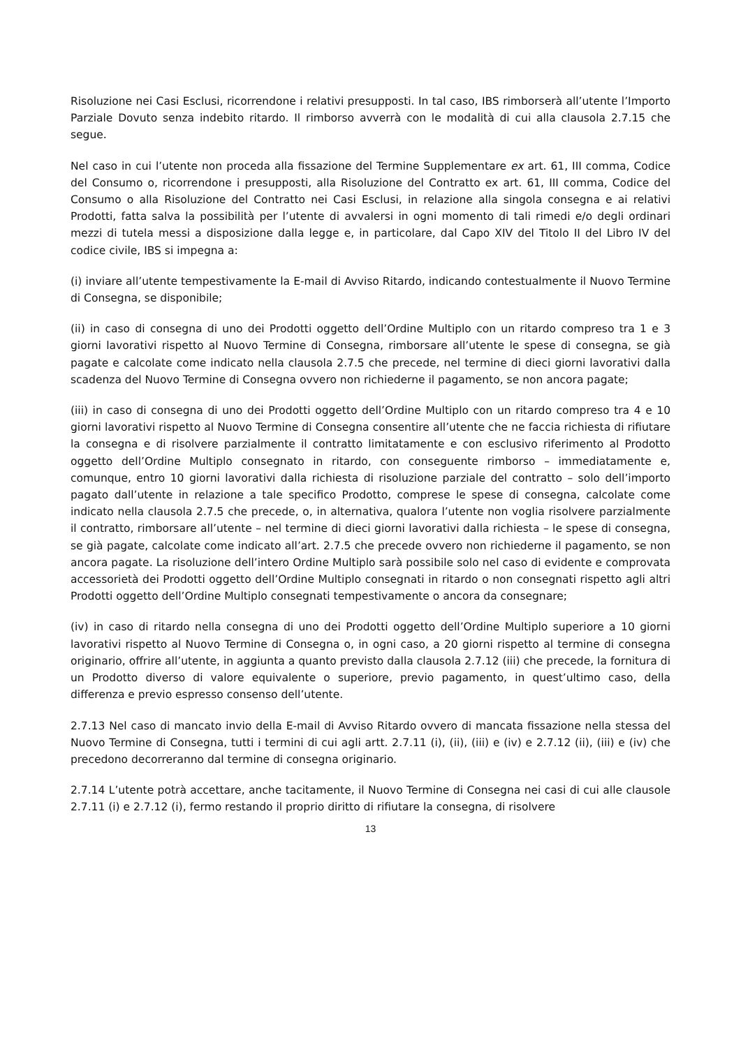Risoluzione nei Casi Esclusi, ricorrendone i relativi presupposti. In tal caso, IBS rimborserà all’utente l’Importo Parziale Dovuto senza indebito ritardo. Il rimborso avverrà con le modalità di cui alla clausola 2.7.15 che segue.
Nel caso in cui l’utente non proceda alla fissazione del Termine Supplementare ex art. 61, III comma, Codice del Consumo o, ricorrendone i presupposti, alla Risoluzione del Contratto ex art. 61, III comma, Codice del Consumo o alla Risoluzione del Contratto nei Casi Esclusi, in relazione alla singola consegna e ai relativi Prodotti, fatta salva la possibilità per l’utente di avvalersi in ogni momento di tali rimedi e/o degli ordinari mezzi di tutela messi a disposizione dalla legge e, in particolare, dal Capo XIV del Titolo II del Libro IV del codice civile, IBS si impegna a:
(i) inviare all’utente tempestivamente la E-mail di Avviso Ritardo, indicando contestualmente il Nuovo Termine di Consegna, se disponibile;
(ii) in caso di consegna di uno dei Prodotti oggetto dell’Ordine Multiplo con un ritardo compreso tra 1 e 3 giorni lavorativi rispetto al Nuovo Termine di Consegna, rimborsare all’utente le spese di consegna, se già pagate e calcolate come indicato nella clausola 2.7.5 che precede, nel termine di dieci giorni lavorativi dalla scadenza del Nuovo Termine di Consegna ovvero non richiederne il pagamento, se non ancora pagate;
(iii) in caso di consegna di uno dei Prodotti oggetto dell’Ordine Multiplo con un ritardo compreso tra 4 e 10 giorni lavorativi rispetto al Nuovo Termine di Consegna consentire all’utente che ne faccia richiesta di rifiutare la consegna e di risolvere parzialmente il contratto limitatamente e con esclusivo riferimento al Prodotto oggetto dell’Ordine Multiplo consegnato in ritardo, con conseguente rimborso – immediatamente e, comunque, entro 10 giorni lavorativi dalla richiesta di risoluzione parziale del contratto – solo dell’importo pagato dall’utente in relazione a tale specifico Prodotto, comprese le spese di consegna, calcolate come indicato nella clausola 2.7.5 che precede, o, in alternativa, qualora l’utente non voglia risolvere parzialmente il contratto, rimborsare all’utente – nel termine di dieci giorni lavorativi dalla richiesta – le spese di consegna, se già pagate, calcolate come indicato all’art. 2.7.5 che precede ovvero non richiederne il pagamento, se non ancora pagate. La risoluzione dell’intero Ordine Multiplo sarà possibile solo nel caso di evidente e comprovata accessorietà dei Prodotti oggetto dell’Ordine Multiplo consegnati in ritardo o non consegnati rispetto agli altri Prodotti oggetto dell’Ordine Multiplo consegnati tempestivamente o ancora da consegnare;
(iv) in caso di ritardo nella consegna di uno dei Prodotti oggetto dell’Ordine Multiplo superiore a 10 giorni lavorativi rispetto al Nuovo Termine di Consegna o, in ogni caso, a 20 giorni rispetto al termine di consegna originario, offrire all’utente, in aggiunta a quanto previsto dalla clausola 2.7.12 (iii) che precede, la fornitura di un Prodotto diverso di valore equivalente o superiore, previo pagamento, in quest’ultimo caso, della differenza e previo espresso consenso dell’utente.
2.7.13 Nel caso di mancato invio della E-mail di Avviso Ritardo ovvero di mancata fissazione nella stessa del Nuovo Termine di Consegna, tutti i termini di cui agli artt. 2.7.11 (i), (ii), (iii) e (iv) e 2.7.12 (ii), (iii) e (iv) che precedono decorreranno dal termine di consegna originario.
2.7.14 L’utente potrà accettare, anche tacitamente, il Nuovo Termine di Consegna nei casi di cui alle clausole 2.7.11 (i) e 2.7.12 (i), fermo restando il proprio diritto di rifiutare la consegna, di risolvere
13